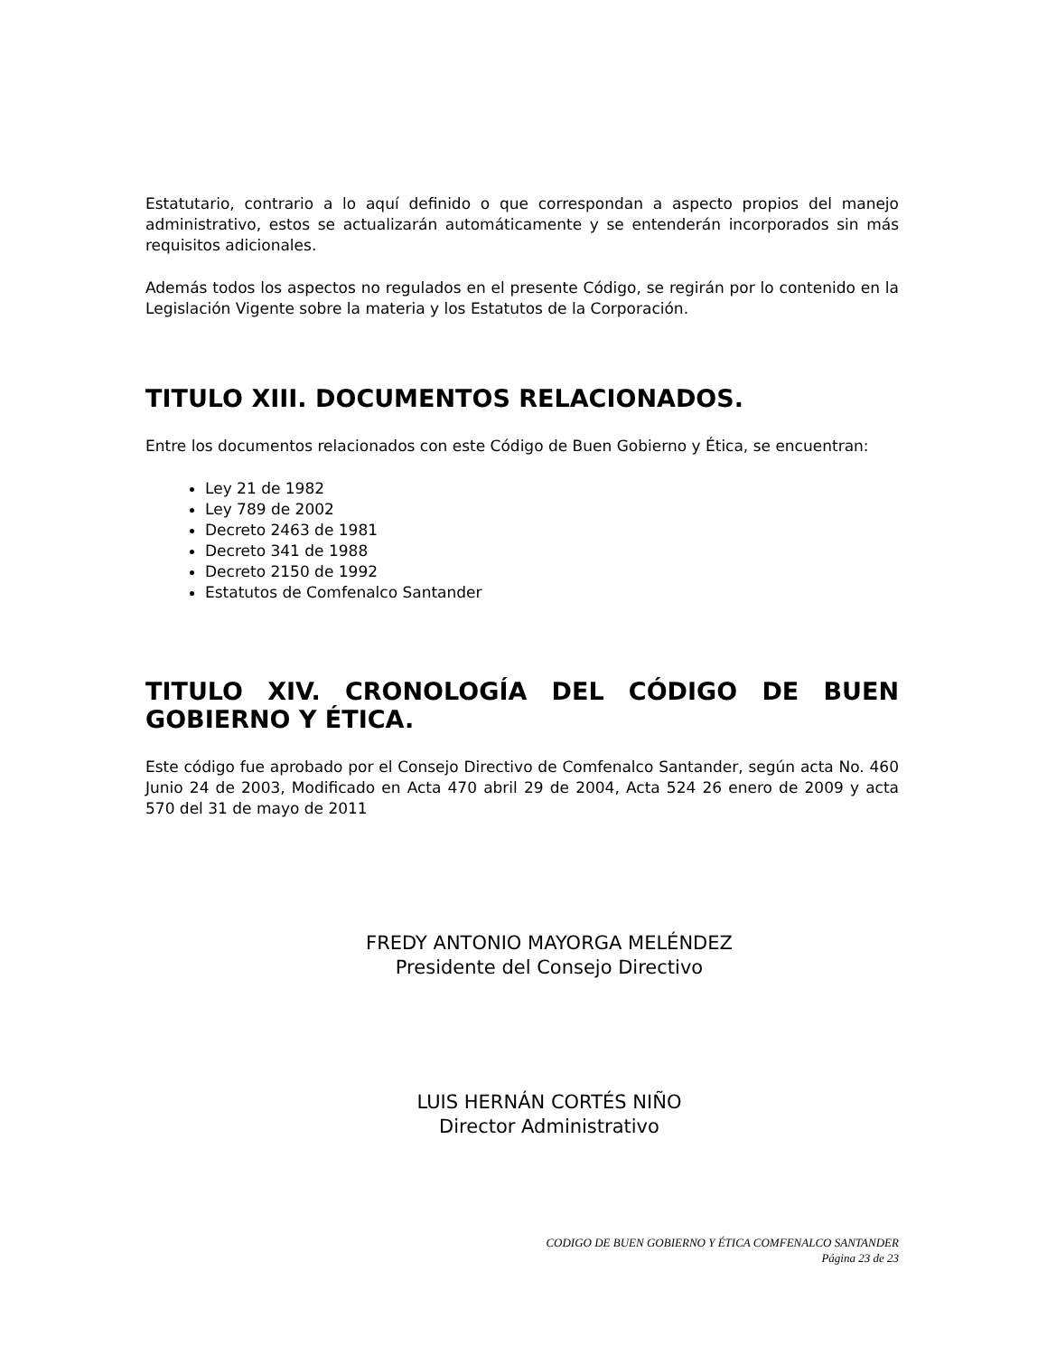Estatutario, contrario a lo aquí definido o que correspondan a aspecto propios del manejo administrativo, estos se actualizarán automáticamente y se entenderán incorporados sin más requisitos adicionales.
Además todos los aspectos no regulados en el presente Código, se regirán por lo contenido en la Legislación Vigente sobre la materia y los Estatutos de la Corporación.
TITULO XIII. DOCUMENTOS RELACIONADOS.
Entre los documentos relacionados con este Código de Buen Gobierno y Ética, se encuentran:
Ley 21 de 1982
Ley 789 de 2002
Decreto 2463 de 1981
Decreto 341 de 1988
Decreto 2150 de 1992
Estatutos de Comfenalco Santander
TITULO XIV. CRONOLOGÍA DEL CÓDIGO DE BUEN GOBIERNO Y ÉTICA.
Este código fue aprobado por el Consejo Directivo de Comfenalco Santander, según acta No. 460 Junio 24 de 2003, Modificado en Acta 470 abril 29 de 2004, Acta 524 26 enero de 2009 y acta 570 del 31 de mayo de 2011
FREDY ANTONIO MAYORGA MELÉNDEZ
Presidente del Consejo Directivo
LUIS HERNÁN CORTÉS NIÑO
Director Administrativo
CODIGO DE BUEN GOBIERNO Y ÉTICA COMFENALCO SANTANDER
Página 23 de 23